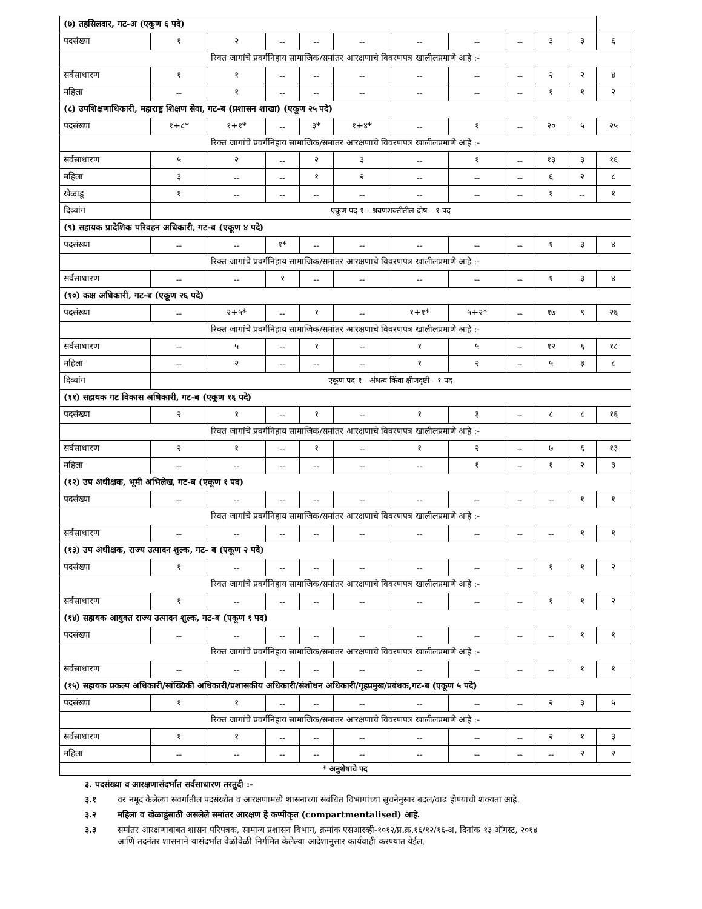| (७) तहसिलदार, गट-अ (एकूण ६ पदे) | | | | | | | | | | | |
| पदसंख्या | १ | २ | -- | -- | -- | -- | -- | -- | ३ | ३ | ६ |
| रिक्त जागांचे प्रवर्गनिहाय सामाजिक/समांतर आरक्षणाचे विवरणपत्र खालीलप्रमाणे आहे :- | | | | | | | | | | | |
| सर्वसाधारण | १ | १ | -- | -- | -- | -- | -- | -- | २ | २ | ४ |
| महिला | -- | १ | -- | -- | -- | -- | -- | -- | १ | १ | २ |
| (८) उपशिक्षणाधिकारी, महाराष्ट्र शिक्षण सेवा, गट-ब (प्रशासन शाखा) (एकूण २५ पदे) | | | | | | | | | | | |
| पदसंख्या | १+८* | १+१* | -- | ३* | १+४* | -- | १ | -- | २० | ५ | २५ |
| रिक्त जागांचे प्रवर्गनिहाय सामाजिक/समांतर आरक्षणाचे विवरणपत्र खालीलप्रमाणे आहे :- | | | | | | | | | | | |
| सर्वसाधारण | ५ | २ | -- | २ | ३ | -- | १ | -- | १३ | ३ | १६ |
| महिला | ३ | -- | -- | १ | २ | -- | -- | -- | ६ | २ | ८ |
| खेळाडू | १ | -- | -- | -- | -- | -- | -- | -- | १ | -- | १ |
| दिव्यांग | एकूण पद १ - श्रवणशक्तीतील दोष - १ पद | | | | | | | | | | |
| (९) सहायक प्रादेशिक परिवहन अधिकारी, गट-ब (एकूण ४ पदे) | | | | | | | | | | | |
| पदसंख्या | -- | -- | १* | -- | -- | -- | -- | -- | १ | ३ | ४ |
| रिक्त जागांचे प्रवर्गनिहाय सामाजिक/समांतर आरक्षणाचे विवरणपत्र खालीलप्रमाणे आहे :- | | | | | | | | | | | |
| सर्वसाधारण | -- | -- | १ | -- | -- | -- | -- | -- | १ | ३ | ४ |
| (१०) कक्ष अधिकारी, गट-ब (एकूण २६ पदे) | | | | | | | | | | | |
| पदसंख्या | -- | २+५* | -- | १ | -- | १+१* | ५+२* | -- | १७ | ९ | २६ |
| रिक्त जागांचे प्रवर्गनिहाय सामाजिक/समांतर आरक्षणाचे विवरणपत्र खालीलप्रमाणे आहे :- | | | | | | | | | | | |
| सर्वसाधारण | -- | ५ | -- | १ | -- | १ | ५ | -- | १२ | ६ | १८ |
| महिला | -- | २ | -- | -- | -- | १ | २ | -- | ५ | ३ | ८ |
| दिव्यांग | एकूण पद १ - अंधत्व किंवा क्षीणदृष्टी - १ पद | | | | | | | | | | |
| (११) सहायक गट विकास अधिकारी, गट-ब (एकूण १६ पदे) | | | | | | | | | | | |
| पदसंख्या | २ | १ | -- | १ | -- | १ | ३ | -- | ८ | ८ | १६ |
| रिक्त जागांचे प्रवर्गनिहाय सामाजिक/समांतर आरक्षणाचे विवरणपत्र खालीलप्रमाणे आहे :- | | | | | | | | | | | |
| सर्वसाधारण | २ | १ | -- | १ | -- | १ | २ | -- | ७ | ६ | १३ |
| महिला | -- | -- | -- | -- | -- | -- | १ | -- | १ | २ | ३ |
| (१२) उप अधीक्षक, भूमी अभिलेख, गट-ब (एकूण १ पद) | | | | | | | | | | | |
| पदसंख्या | -- | -- | -- | -- | -- | -- | -- | -- | -- | १ | १ |
| रिक्त जागांचे प्रवर्गनिहाय सामाजिक/समांतर आरक्षणाचे विवरणपत्र खालीलप्रमाणे आहे :- | | | | | | | | | | | |
| सर्वसाधारण | -- | -- | -- | -- | -- | -- | -- | -- | -- | १ | १ |
| (१३) उप अधीक्षक, राज्य उत्पादन शुल्क, गट- ब (एकूण २ पदे) | | | | | | | | | | | |
| पदसंख्या | १ | -- | -- | -- | -- | -- | -- | -- | १ | १ | २ |
| रिक्त जागांचे प्रवर्गनिहाय सामाजिक/समांतर आरक्षणाचे विवरणपत्र खालीलप्रमाणे आहे :- | | | | | | | | | | | |
| सर्वसाधारण | १ | -- | -- | -- | -- | -- | -- | -- | १ | १ | २ |
| (१४) सहायक आयुक्त राज्य उत्पादन शुल्क, गट-ब (एकूण १ पद) | | | | | | | | | | | |
| पदसंख्या | -- | -- | -- | -- | -- | -- | -- | -- | -- | १ | १ |
| रिक्त जागांचे प्रवर्गनिहाय सामाजिक/समांतर आरक्षणाचे विवरणपत्र खालीलप्रमाणे आहे :- | | | | | | | | | | | |
| सर्वसाधारण | -- | -- | -- | -- | -- | -- | -- | -- | -- | १ | १ |
| (१५) सहायक प्रकल्प अधिकारी/सांख्यिकी अधिकारी/प्रशासकीय अधिकारी/संशोधन अधिकारी/गृहप्रमुख/प्रबंधक,गट-ब (एकूण ५ पदे) | | | | | | | | | | | |
| पदसंख्या | १ | १ | -- | -- | -- | -- | -- | -- | २ | ३ | ५ |
| रिक्त जागांचे प्रवर्गनिहाय सामाजिक/समांतर आरक्षणाचे विवरणपत्र खालीलप्रमाणे आहे :- | | | | | | | | | | | |
| सर्वसाधारण | १ | १ | -- | -- | -- | -- | -- | -- | २ | १ | ३ |
| महिला | -- | -- | -- | -- | -- | -- | -- | -- | -- | २ | २ |
| * अनुशेषाचे पद | | | | | | | | | | | |
३. पदसंख्या व आरक्षणासंदर्भात सर्वसाधारण तरतुदी :-
३.१ वर नमूद केलेल्या संवर्गातील पदसंख्येत व आरक्षणामध्ये शासनाच्या संबंधित विभागांच्या सूचनेनुसार बदल/वाढ होण्याची शक्यता आहे.
३.२ महिला व खेळाडूंसाठी असलेले समांतर आरक्षण हे कप्पीकृत (compartmentalised) आहे.
३.३ समांतर आरक्षणाबाबत शासन परिपत्रक, सामान्य प्रशासन विभाग, क्रमांक एसआरव्ही-१०१२/प्र.क्र.१६/१२/१६-अ, दिनांक १३ ऑगस्ट, २०१४
आणि तदनंतर शासनाने यासंदर्भात वेळोवेळी निर्गमित केलेल्या आदेशानुसार कार्यवाही करण्यात येईल.